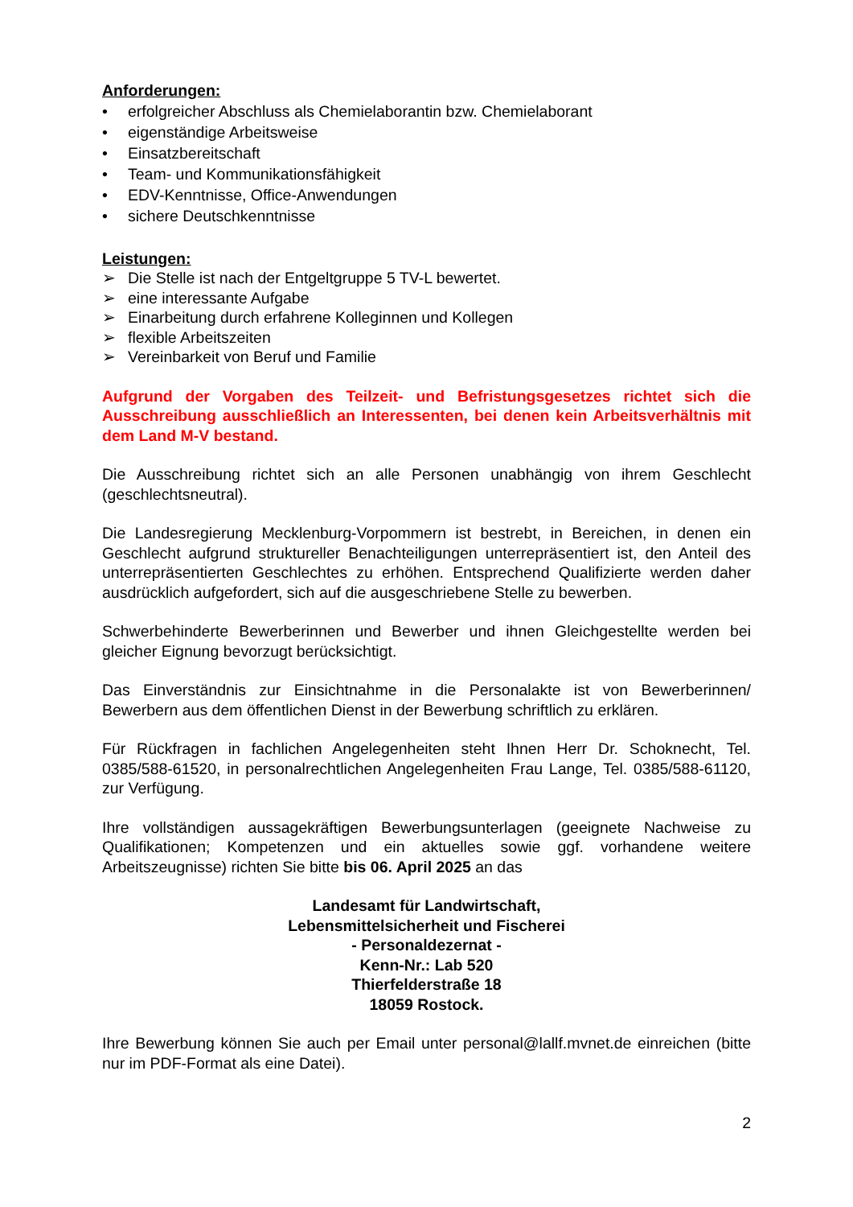Anforderungen:
• erfolgreicher Abschluss als Chemielaborantin bzw. Chemielaborant
• eigenständige Arbeitsweise
• Einsatzbereitschaft
• Team- und Kommunikationsfähigkeit
• EDV-Kenntnisse, Office-Anwendungen
• sichere Deutschkenntnisse
Leistungen:
➢ Die Stelle ist nach der Entgeltgruppe 5 TV-L bewertet.
➢ eine interessante Aufgabe
➢ Einarbeitung durch erfahrene Kolleginnen und Kollegen
➢ flexible Arbeitszeiten
➢ Vereinbarkeit von Beruf und Familie
Aufgrund der Vorgaben des Teilzeit- und Befristungsgesetzes richtet sich die Ausschreibung ausschließlich an Interessenten, bei denen kein Arbeitsverhältnis mit dem Land M-V bestand.
Die Ausschreibung richtet sich an alle Personen unabhängig von ihrem Geschlecht (geschlechtsneutral).
Die Landesregierung Mecklenburg-Vorpommern ist bestrebt, in Bereichen, in denen ein Geschlecht aufgrund struktureller Benachteiligungen unterrepräsentiert ist, den Anteil des unterrepräsentierten Geschlechtes zu erhöhen. Entsprechend Qualifizierte werden daher ausdrücklich aufgefordert, sich auf die ausgeschriebene Stelle zu bewerben.
Schwerbehinderte Bewerberinnen und Bewerber und ihnen Gleichgestellte werden bei gleicher Eignung bevorzugt berücksichtigt.
Das Einverständnis zur Einsichtnahme in die Personalakte ist von Bewerberinnen/ Bewerbern aus dem öffentlichen Dienst in der Bewerbung schriftlich zu erklären.
Für Rückfragen in fachlichen Angelegenheiten steht Ihnen Herr Dr. Schoknecht, Tel. 0385/588-61520, in personalrechtlichen Angelegenheiten Frau Lange, Tel. 0385/588-61120, zur Verfügung.
Ihre vollständigen aussagekräftigen Bewerbungsunterlagen (geeignete Nachweise zu Qualifikationen; Kompetenzen und ein aktuelles sowie ggf. vorhandene weitere Arbeitszeugnisse) richten Sie bitte bis 06. April 2025 an das
Landesamt für Landwirtschaft,
Lebensmittelsicherheit und Fischerei
- Personaldezernat -
Kenn-Nr.: Lab 520
Thierfelderstraße 18
18059 Rostock.
Ihre Bewerbung können Sie auch per Email unter personal@lallf.mvnet.de einreichen (bitte nur im PDF-Format als eine Datei).
2